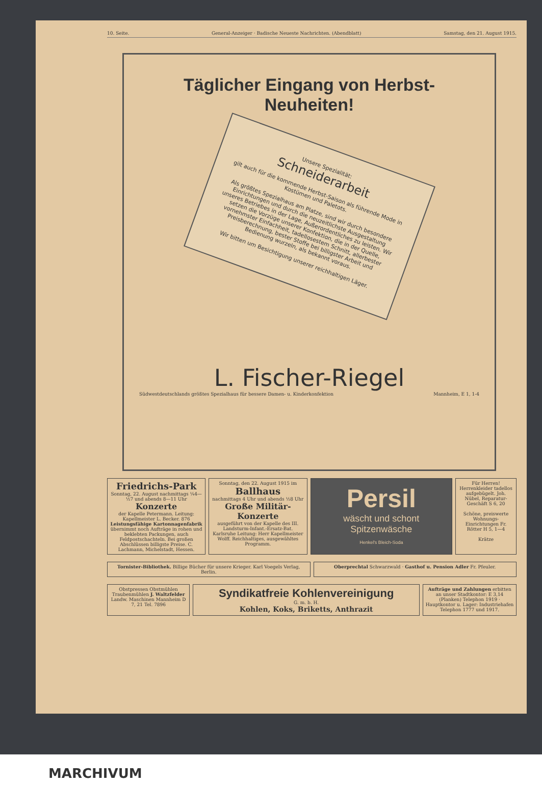10. Seite. General-Anzeiger · Badische Neueste Nachrichten. (Abendblatt) Samstag, den 21. August 1915.
Täglicher Eingang von Herbst-Neuheiten!
Unsere Spezialität:
Schneiderarbeit
gilt auch für die kommende Herbst-Saison als führende Mode in Kostümen und Paletots.
Als größtes Spezialhaus am Platze, sind wir durch besondere Einrichtungen und durch die neuzeitlichste Ausgestaltung unseres Betriebes in der Lage, Außerordentliches zu leisten. Wir setzen die Vorzüge unserer Konfektion, die in der Quelle, vornehmster Einfachheit, tadellosestem Schnitt, allerbester Preisberechnung, bester Stoffe bei billigster Arbeit und Bedienung wurzeln, als bekannt voraus.
Wir bitten um Besichtigung unserer reichhaltigen Läger.
L. Fischer-Riegel
Südwestdeutschlands größtes Spezialhaus für bessere Damen- u. Kinderkonfektion Mannheim, E 1, 1-4
Friedrichs-Park
Sonntag, 22. August nachmittags ¼4—½7 und abends 8—11 Uhr
Konzerte
der Kapelle Petermann. Leitung: Kapellmeister L. Becker. 876
Leistungsfähige Kartonnagenfabrik
übernimmt noch Aufträge in rohen und beklebten Packungen, auch Feldpostschachteln. Bei großen Abschlüssen billigste Preise. C. Lachmann, Michelstadt, Hessen.
Sonntag, den 22. August 1915 im
Ballhaus
nachmittags 4 Uhr und abends ½8 Uhr
Große Militär-Konzerte
ausgeführt von der Kapelle des III. Landsturm-Infant.-Ersatz-Bat. Karlsruhe Leitung: Herr Kapellmeister Wolff. Reichhaltiges, ausgewähltes Programm.
Persil
wäscht und schont
Spitzenwäsche
Henkel's Bleich-Soda
Für Herren! Herrenkleider tadellos aufgebügelt. Joh. Nübel, Reparatur-Geschäft S 6, 20
Schöne, preiswerte Wohnungs-Einrichtungen Fr. Rötter H 5, 1—4
Krätze
Tornister-Bibliothek. Billige Bücher für unsere Krieger. Karl Voegels Verlag, Berlin.
Oberprechtal Schwarzwald · Gasthof u. Pension Adler Fr. Pfeuler.
Obstpressen Obstmühlen Traubenmühlen J. Waltzfelder Landw. Maschinen Mannheim D 7, 21 Tel. 7896
Syndikatfreie Kohlenvereinigung
G. m. b. H.
Kohlen, Koks, Briketts, Anthrazit
Aufträge und Zahlungen erbitten an unser Stadtkontor: E 3,14 (Planken) Telephon 1919 · Hauptkontor u. Lager: Industriehafen Telephon 1777 und 1917.
MARCHIVUM